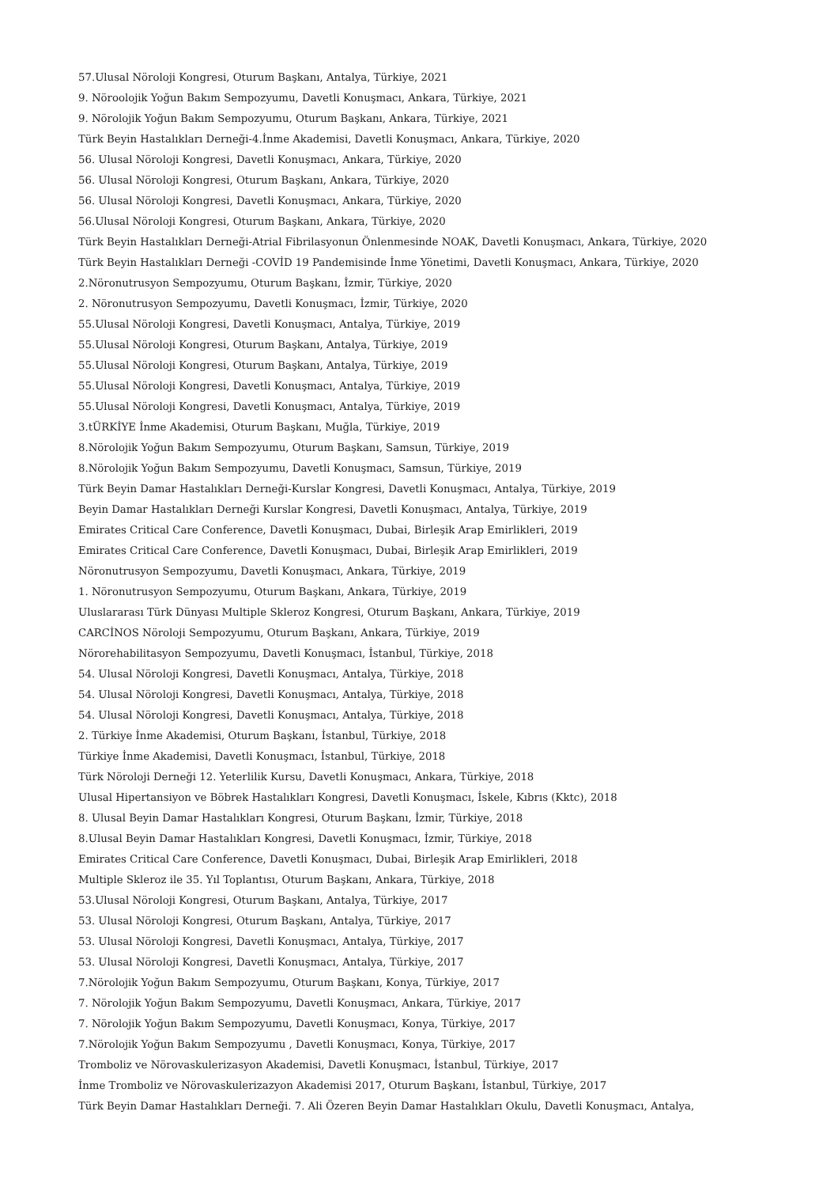57.Ulusal Nöroloji Kongresi, Oturum Başkanı, Antalya, Türkiye, 2021
9. Nöroolojik Yoğun Bakım Sempozyumu, Davetli Konuşmacı, Ankara, Türkiye, 2021
9. Nörolojik Yoğun Bakım Sempozyumu, Oturum Başkanı, Ankara, Türkiye, 2021
Türk Beyin Hastalıkları Derneği-4.İnme Akademisi, Davetli Konuşmacı, Ankara, Türkiye, 2020
56. Ulusal Nöroloji Kongresi, Davetli Konuşmacı, Ankara, Türkiye, 2020
56. Ulusal Nöroloji Kongresi, Oturum Başkanı, Ankara, Türkiye, 2020
56. Ulusal Nöroloji Kongresi, Davetli Konuşmacı, Ankara, Türkiye, 2020
56.Ulusal Nöroloji Kongresi, Oturum Başkanı, Ankara, Türkiye, 2020
Türk Beyin Hastalıkları Derneği-Atrial Fibrilasyonun Önlenmesinde NOAK, Davetli Konuşmacı, Ankara, Türkiye, 2020
Türk Beyin Hastalıkları Derneği -COVİD 19 Pandemisinde İnme Yönetimi, Davetli Konuşmacı, Ankara, Türkiye, 2020
2.Nöronutrusyon Sempozyumu, Oturum Başkanı, İzmir, Türkiye, 2020
2. Nöronutrusyon Sempozyumu, Davetli Konuşmacı, İzmir, Türkiye, 2020
55.Ulusal Nöroloji Kongresi, Davetli Konuşmacı, Antalya, Türkiye, 2019
55.Ulusal Nöroloji Kongresi, Oturum Başkanı, Antalya, Türkiye, 2019
55.Ulusal Nöroloji Kongresi, Oturum Başkanı, Antalya, Türkiye, 2019
55.Ulusal Nöroloji Kongresi, Davetli Konuşmacı, Antalya, Türkiye, 2019
55.Ulusal Nöroloji Kongresi, Davetli Konuşmacı, Antalya, Türkiye, 2019
3.tÜRKİYE İnme Akademisi, Oturum Başkanı, Muğla, Türkiye, 2019
8.Nörolojik Yoğun Bakım Sempozyumu, Oturum Başkanı, Samsun, Türkiye, 2019
8.Nörolojik Yoğun Bakım Sempozyumu, Davetli Konuşmacı, Samsun, Türkiye, 2019
Türk Beyin Damar Hastalıkları Derneği-Kurslar Kongresi, Davetli Konuşmacı, Antalya, Türkiye, 2019
Beyin Damar Hastalıkları Derneği Kurslar Kongresi, Davetli Konuşmacı, Antalya, Türkiye, 2019
Emirates Critical Care Conference, Davetli Konuşmacı, Dubai, Birleşik Arap Emirlikleri, 2019
Emirates Critical Care Conference, Davetli Konuşmacı, Dubai, Birleşik Arap Emirlikleri, 2019
Nöronutrusyon Sempozyumu, Davetli Konuşmacı, Ankara, Türkiye, 2019
1. Nöronutrusyon Sempozyumu, Oturum Başkanı, Ankara, Türkiye, 2019
Uluslararası Türk Dünyası Multiple Skleroz Kongresi, Oturum Başkanı, Ankara, Türkiye, 2019
CARCİNOS Nöroloji Sempozyumu, Oturum Başkanı, Ankara, Türkiye, 2019
Nörorehabilitasyon Sempozyumu, Davetli Konuşmacı, İstanbul, Türkiye, 2018
54. Ulusal Nöroloji Kongresi, Davetli Konuşmacı, Antalya, Türkiye, 2018
54. Ulusal Nöroloji Kongresi, Davetli Konuşmacı, Antalya, Türkiye, 2018
54. Ulusal Nöroloji Kongresi, Davetli Konuşmacı, Antalya, Türkiye, 2018
2. Türkiye İnme Akademisi, Oturum Başkanı, İstanbul, Türkiye, 2018
Türkiye İnme Akademisi, Davetli Konuşmacı, İstanbul, Türkiye, 2018
Türk Nöroloji Derneği 12. Yeterlilik Kursu, Davetli Konuşmacı, Ankara, Türkiye, 2018
Ulusal Hipertansiyon ve Böbrek Hastalıkları Kongresi, Davetli Konuşmacı, İskele, Kıbrıs (Kktc), 2018
8. Ulusal Beyin Damar Hastalıkları Kongresi, Oturum Başkanı, İzmir, Türkiye, 2018
8.Ulusal Beyin Damar Hastalıkları Kongresi, Davetli Konuşmacı, İzmir, Türkiye, 2018
Emirates Critical Care Conference, Davetli Konuşmacı, Dubai, Birleşik Arap Emirlikleri, 2018
Multiple Skleroz ile 35. Yıl Toplantısı, Oturum Başkanı, Ankara, Türkiye, 2018
53.Ulusal Nöroloji Kongresi, Oturum Başkanı, Antalya, Türkiye, 2017
53. Ulusal Nöroloji Kongresi, Oturum Başkanı, Antalya, Türkiye, 2017
53. Ulusal Nöroloji Kongresi, Davetli Konuşmacı, Antalya, Türkiye, 2017
53. Ulusal Nöroloji Kongresi, Davetli Konuşmacı, Antalya, Türkiye, 2017
7.Nörolojik Yoğun Bakım Sempozyumu, Oturum Başkanı, Konya, Türkiye, 2017
7. Nörolojik Yoğun Bakım Sempozyumu, Davetli Konuşmacı, Ankara, Türkiye, 2017
7. Nörolojik Yoğun Bakım Sempozyumu, Davetli Konuşmacı, Konya, Türkiye, 2017
7.Nörolojik Yoğun Bakım Sempozyumu , Davetli Konuşmacı, Konya, Türkiye, 2017
Tromboliz ve Nörovaskulerizasyon Akademisi, Davetli Konuşmacı, İstanbul, Türkiye, 2017
İnme Tromboliz ve Nörovaskulerizazyon Akademisi 2017, Oturum Başkanı, İstanbul, Türkiye, 2017
Türk Beyin Damar Hastalıkları Derneği. 7. Ali Özeren Beyin Damar Hastalıkları Okulu, Davetli Konuşmacı, Antalya,